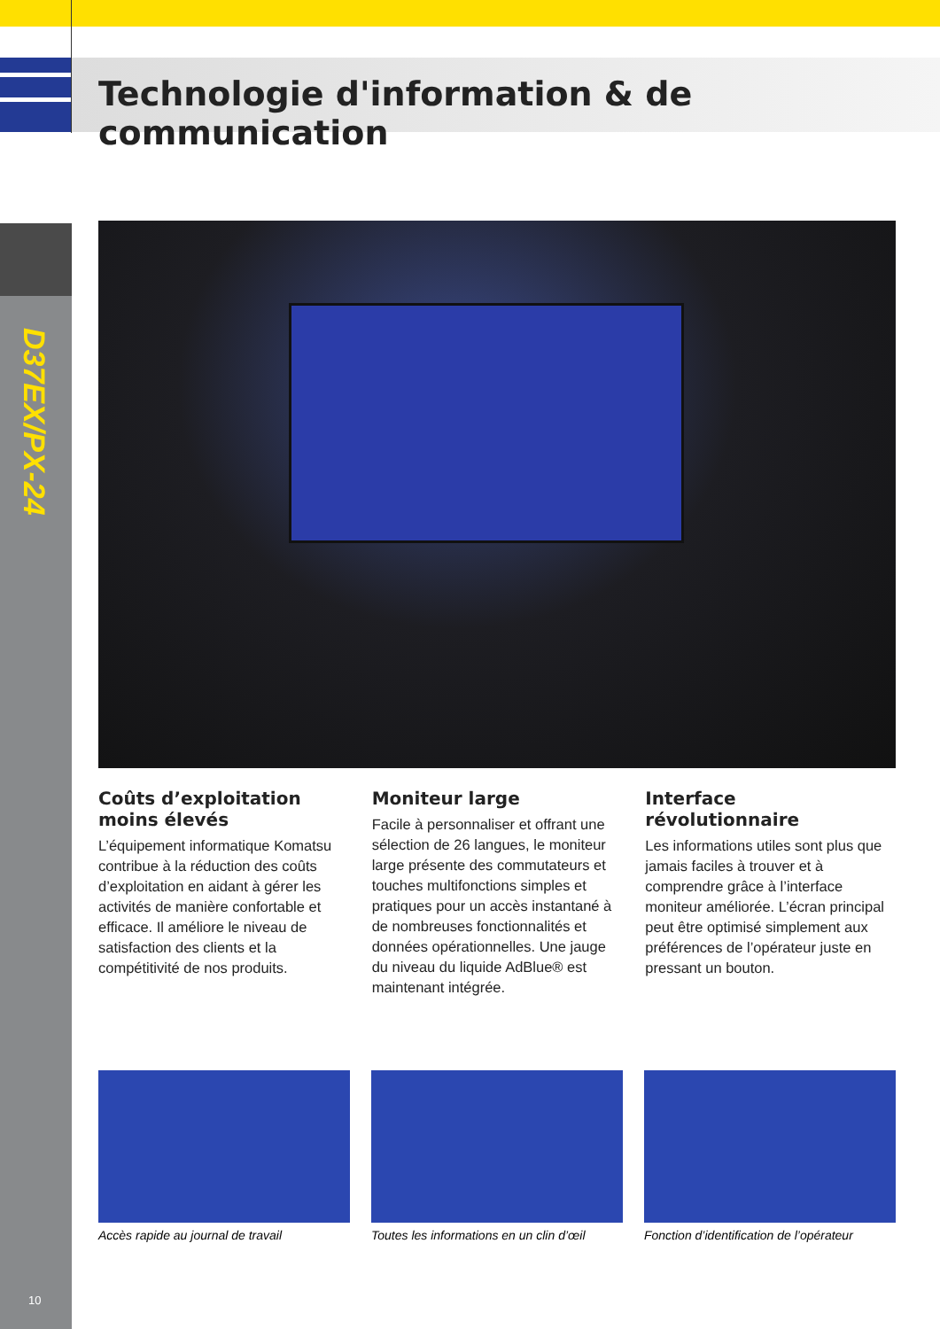D37EX/PX-24
Technologie d'information & de communication
Coûts d’exploitation moins élevés
L’équipement informatique Komatsu contribue à la réduction des coûts d’exploitation en aidant à gérer les activités de manière confortable et efficace. Il améliore le niveau de satisfaction des clients et la compétitivité de nos produits.
Moniteur large
Facile à personnaliser et offrant une sélection de 26 langues, le moniteur large présente des commutateurs et touches multifonctions simples et pratiques pour un accès instantané à de nombreuses fonctionnalités et données opérationnelles. Une jauge du niveau du liquide AdBlue® est maintenant intégrée.
Interface révolutionnaire
Les informations utiles sont plus que jamais faciles à trouver et à comprendre grâce à l’interface moniteur améliorée. L’écran principal peut être optimisé simplement aux préférences de l’opérateur juste en pressant un bouton.
Accès rapide au journal de travail
Toutes les informations en un clin d’œil
Fonction d’identification de l’opérateur
10